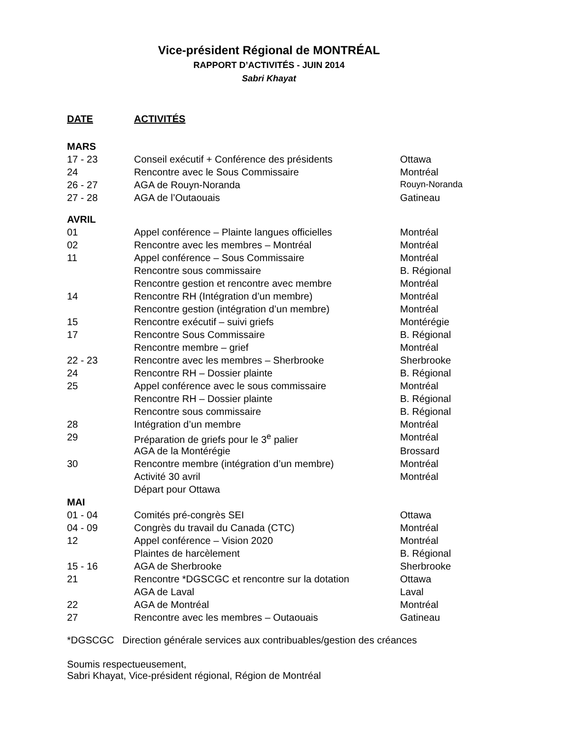Vice-président Régional de MONTRÉAL
RAPPORT D’ACTIVITÉS - JUIN 2014
Sabri Khayat
| DATE | ACTIVITÉS | |
| --- | --- | --- |
| MARS | | |
| 17 - 23 | Conseil exécutif + Conférence des présidents | Ottawa |
| 24 | Rencontre avec le Sous Commissaire | Montréal |
| 26 - 27 | AGA de Rouyn-Noranda | Rouyn-Noranda |
| 27 - 28 | AGA de l’Outaouais | Gatineau |
| AVRIL | | |
| 01 | Appel conférence – Plainte langues officielles | Montréal |
| 02 | Rencontre avec les membres – Montréal | Montréal |
| 11 | Appel conférence – Sous Commissaire | Montréal |
| | Rencontre sous commissaire | B. Régional |
| | Rencontre gestion et rencontre avec membre | Montréal |
| 14 | Rencontre RH (Intégration d’un membre) | Montréal |
| | Rencontre gestion (intégration d’un membre) | Montréal |
| 15 | Rencontre exécutif – suivi griefs | Montérégie |
| 17 | Rencontre Sous Commissaire | B. Régional |
| | Rencontre membre – grief | Montréal |
| 22 - 23 | Rencontre avec les membres – Sherbrooke | Sherbrooke |
| 24 | Rencontre RH – Dossier plainte | B. Régional |
| 25 | Appel conférence avec le sous commissaire | Montréal |
| | Rencontre RH – Dossier plainte | B. Régional |
| | Rencontre sous commissaire | B. Régional |
| 28 | Intégration d’un membre | Montréal |
| 29 | Préparation de griefs pour le 3<sup>e</sup> palier | Montréal |
| | AGA de la Montérégie | Brossard |
| 30 | Rencontre membre (intégration d’un membre) | Montréal |
| | Activité 30 avril | Montréal |
| | Départ pour Ottawa | |
| MAI | | |
| 01 - 04 | Comités pré-congrès SEI | Ottawa |
| 04 - 09 | Congrès du travail du Canada (CTC) | Montréal |
| 12 | Appel conférence – Vision 2020 | Montréal |
| | Plaintes de harcèlement | B. Régional |
| 15 - 16 | AGA de Sherbrooke | Sherbrooke |
| 21 | Rencontre *DGSCGC et rencontre sur la dotation | Ottawa |
| | AGA de Laval | Laval |
| 22 | AGA de Montréal | Montréal |
| 27 | Rencontre avec les membres – Outaouais | Gatineau |
*DGSCGC Direction générale services aux contribuables/gestion des créances
Soumis respectueusement,
Sabri Khayat, Vice-président régional, Région de Montréal